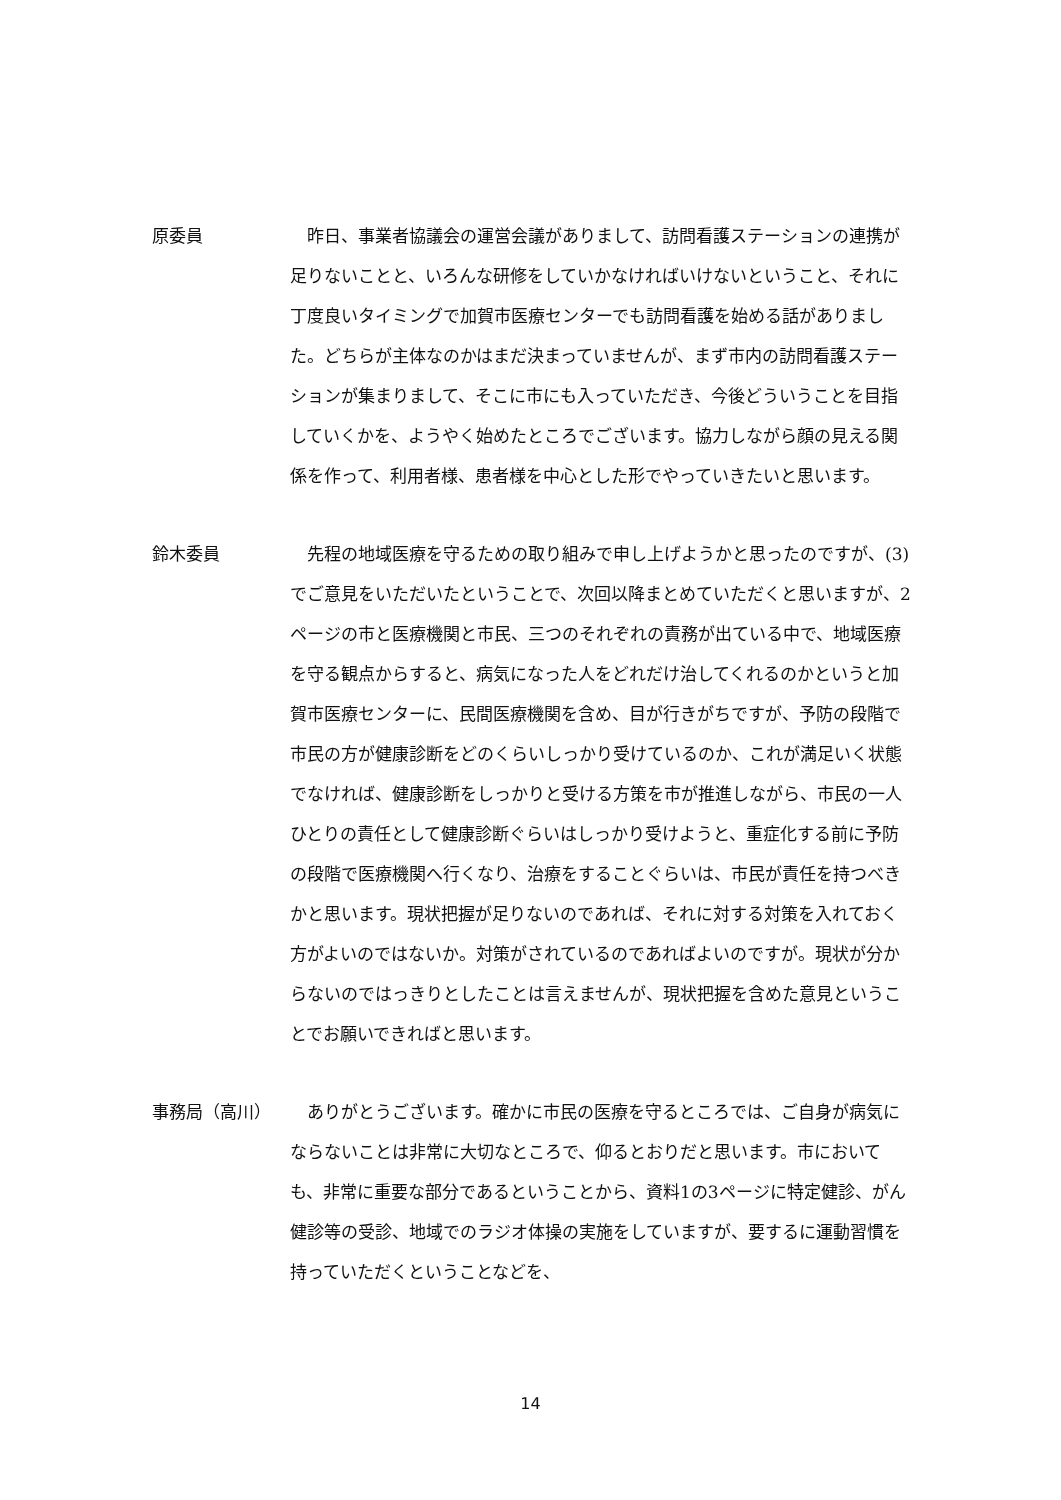原委員 昨日、事業者協議会の運営会議がありまして、訪問看護ステーションの連携が足りないことと、いろんな研修をしていかなければいけないということ、それに丁度良いタイミングで加賀市医療センターでも訪問看護を始める話がありました。どちらが主体なのかはまだ決まっていませんが、まず市内の訪問看護ステーションが集まりまして、そこに市にも入っていただき、今後どういうことを目指していくかを、ようやく始めたところでございます。協力しながら顔の見える関係を作って、利用者様、患者様を中心とした形でやっていきたいと思います。
鈴木委員 先程の地域医療を守るための取り組みで申し上げようかと思ったのですが、(3)でご意見をいただいたということで、次回以降まとめていただくと思いますが、2ページの市と医療機関と市民、三つのそれぞれの責務が出ている中で、地域医療を守る観点からすると、病気になった人をどれだけ治してくれるのかというと加賀市医療センターに、民間医療機関を含め、目が行きがちですが、予防の段階で市民の方が健康診断をどのくらいしっかり受けているのか、これが満足いく状態でなければ、健康診断をしっかりと受ける方策を市が推進しながら、市民の一人ひとりの責任として健康診断ぐらいはしっかり受けようと、重症化する前に予防の段階で医療機関へ行くなり、治療をすることぐらいは、市民が責任を持つべきかと思います。現状把握が足りないのであれば、それに対する対策を入れておく方がよいのではないか。対策がされているのであればよいのですが。現状が分からないのではっきりとしたことは言えませんが、現状把握を含めた意見ということでお願いできればと思います。
事務局（高川） ありがとうございます。確かに市民の医療を守るところでは、ご自身が病気にならないことは非常に大切なところで、仰るとおりだと思います。市においても、非常に重要な部分であるということから、資料1の3ページに特定健診、がん健診等の受診、地域でのラジオ体操の実施をしていますが、要するに運動習慣を持っていただくということなどを、
14